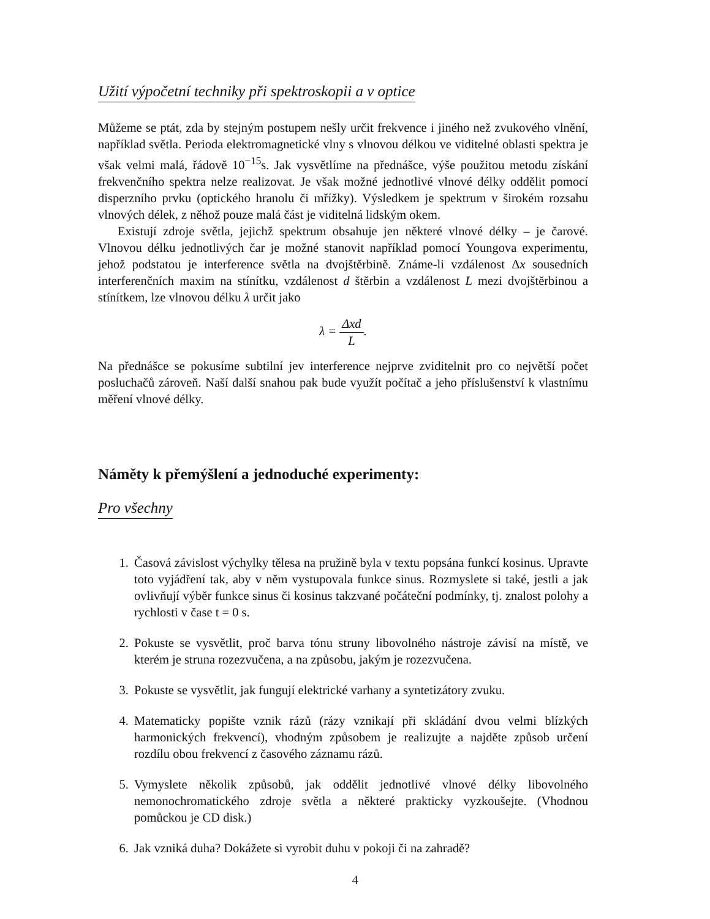Užití výpočetní techniky při spektroskopii a v optice
Můžeme se ptát, zda by stejným postupem nešly určit frekvence i jiného než zvukového vlnění, například světla. Perioda elektromagnetické vlny s vlnovou délkou ve viditelné oblasti spektra je však velmi malá, řádově 10<sup>−15</sup>s. Jak vysvětlíme na přednášce, výše použitou metodu získání frekvenčního spektra nelze realizovat. Je však možné jednotlivé vlnové délky oddělit pomocí disperzního prvku (optického hranolu či mřížky). Výsledkem je spektrum v širokém rozsahu vlnových délek, z něhož pouze malá část je viditelná lidským okem.
Existují zdroje světla, jejichž spektrum obsahuje jen některé vlnové délky – je čarové. Vlnovou délku jednotlivých čar je možné stanovit například pomocí Youngova experimentu, jehož podstatou je interference světla na dvojštěrbině. Známe-li vzdálenost Δx sousedních interferenčních maxim na stínítku, vzdálenost d štěrbin a vzdálenost L mezi dvojštěrbinou a stínítkem, lze vlnovou délku λ určit jako
λ = Δxd L.
Na přednášce se pokusíme subtilní jev interference nejprve zviditelnit pro co největší počet posluchačů zároveň. Naší další snahou pak bude využít počítač a jeho příslušenství k vlastnímu měření vlnové délky.
Náměty k přemýšlení a jednoduché experimenty:
Pro všechny
1. Časová závislost výchylky tělesa na pružině byla v textu popsána funkcí kosinus. Upravte toto vyjádření tak, aby v něm vystupovala funkce sinus. Rozmyslete si také, jestli a jak ovlivňují výběr funkce sinus či kosinus takzvané počáteční podmínky, tj. znalost polohy a rychlosti v čase t = 0 s.
2. Pokuste se vysvětlit, proč barva tónu struny libovolného nástroje závisí na místě, ve kterém je struna rozezvučena, a na způsobu, jakým je rozezvučena.
3. Pokuste se vysvětlit, jak fungují elektrické varhany a syntetizátory zvuku.
4. Matematicky popište vznik rázů (rázy vznikají při skládání dvou velmi blízkých harmonických frekvencí), vhodným způsobem je realizujte a najděte způsob určení rozdílu obou frekvencí z časového záznamu rázů.
5. Vymyslete několik způsobů, jak oddělit jednotlivé vlnové délky libovolného nemonochromatického zdroje světla a některé prakticky vyzkoušejte. (Vhodnou pomůckou je CD disk.)
6. Jak vzniká duha? Dokážete si vyrobit duhu v pokoji či na zahradě?
4